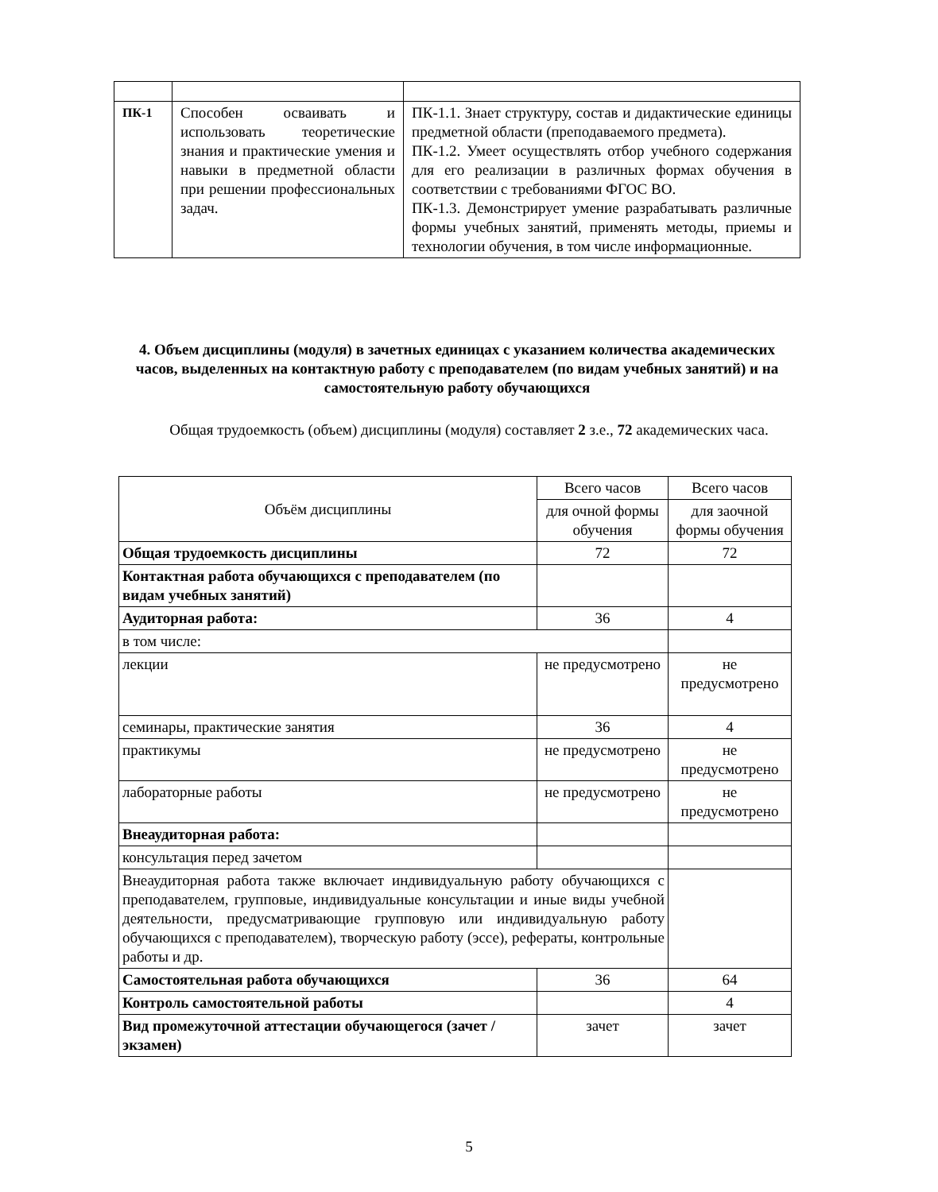| ПК-1 | Способен осваивать и использовать теоретические знания и практические умения и навыки в предметной области при решении профессиональных задач. | ПК-1.1. Знает структуру, состав и дидактические единицы предметной области (преподаваемого предмета). ПК-1.2. Умеет осуществлять отбор учебного содержания для его реализации в различных формах обучения в соответствии с требованиями ФГОС ВО. ПК-1.3. Демонстрирует умение разрабатывать различные формы учебных занятий, применять методы, приемы и технологии обучения, в том числе информационные. |
4. Объем дисциплины (модуля) в зачетных единицах с указанием количества академических часов, выделенных на контактную работу с преподавателем (по видам учебных занятий) и на самостоятельную работу обучающихся
Общая трудоемкость (объем) дисциплины (модуля) составляет 2 з.е., 72 академических часа.
| Объём дисциплины | Всего часов | Всего часов |
| | для очной формы обучения | для заочной формы обучения |
| Общая трудоемкость дисциплины | 72 | 72 |
| Контактная работа обучающихся с преподавателем (по видам учебных занятий) | | |
| Аудиторная работа: | 36 | 4 |
| в том числе: | | |
| лекции | не предусмотрено | не предусмотрено |
| семинары, практические занятия | 36 | 4 |
| практикумы | не предусмотрено | не предусмотрено |
| лабораторные работы | не предусмотрено | не предусмотрено |
| Внеаудиторная работа: | | |
| консультация перед зачетом | | |
| Внеаудиторная работа также включает индивидуальную работу обучающихся с преподавателем, групповые, индивидуальные консультации и иные виды учебной деятельности, предусматривающие групповую или индивидуальную работу обучающихся с преподавателем), творческую работу (эссе), рефераты, контрольные работы и др. | | |
| Самостоятельная работа обучающихся | 36 | 64 |
| Контроль самостоятельной работы | | 4 |
| Вид промежуточной аттестации обучающегося (зачет / экзамен) | зачет | зачет |
5